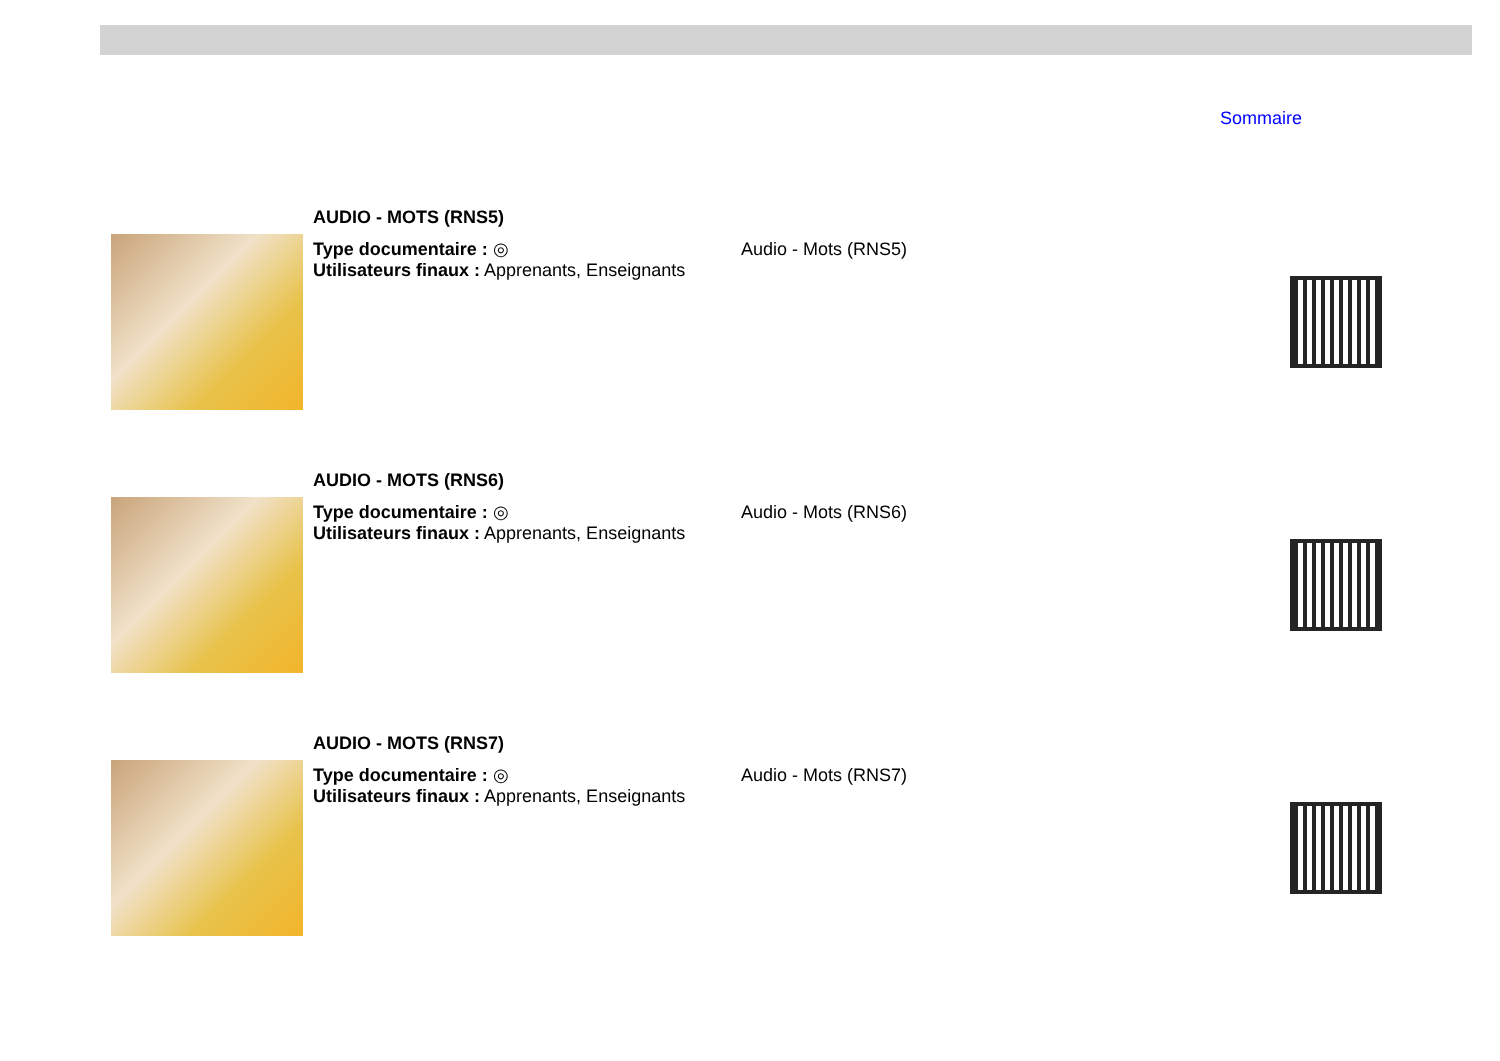Sommaire
AUDIO - MOTS (RNS5)
Type documentaire : ◎
Utilisateurs finaux : Apprenants, Enseignants
Audio - Mots (RNS5)
AUDIO - MOTS (RNS6)
Type documentaire : ◎
Utilisateurs finaux : Apprenants, Enseignants
Audio - Mots (RNS6)
AUDIO - MOTS (RNS7)
Type documentaire : ◎
Utilisateurs finaux : Apprenants, Enseignants
Audio - Mots (RNS7)